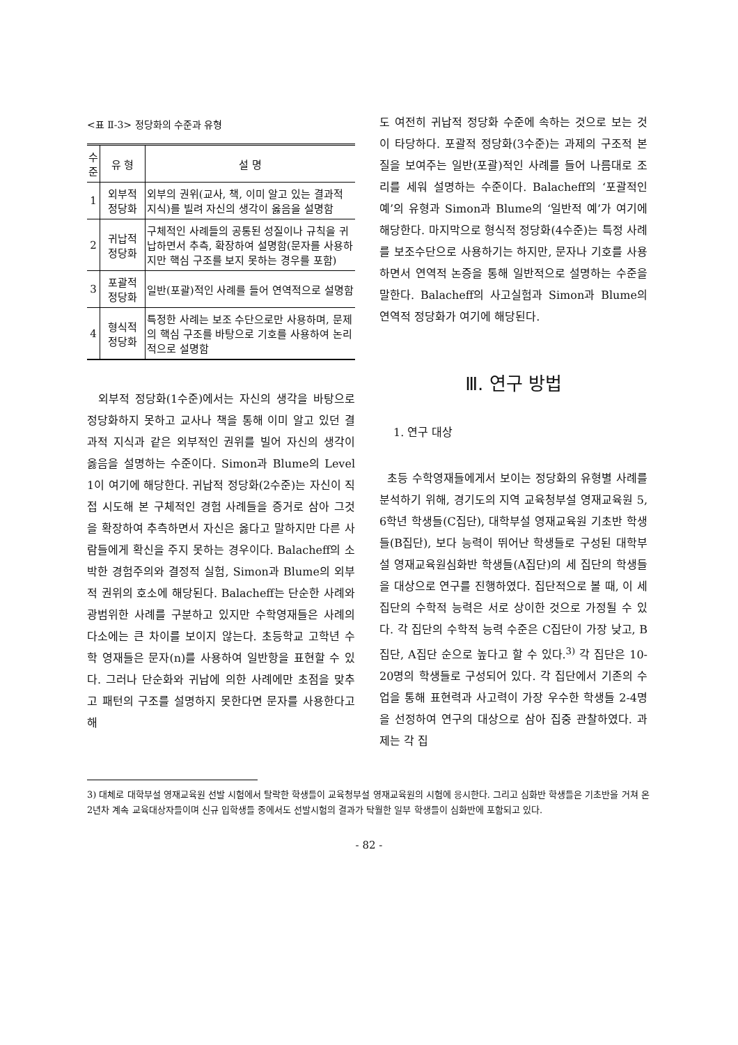<표 Ⅱ-3> 정당화의 수준과 유형
| 수준 | 유 형 | 설 명 |
| --- | --- | --- |
| 1 | 외부적 정당화 | 외부의 권위(교사, 책, 이미 알고 있는 결과적 지식)를 빌려 자신의 생각이 옳음을 설명함 |
| 2 | 귀납적 정당화 | 구체적인 사례들의 공통된 성질이나 규칙을 귀납하면서 추측, 확장하여 설명함(문자를 사용하지만 핵심 구조를 보지 못하는 경우를 포함) |
| 3 | 포괄적 정당화 | 일반(포괄)적인 사례를 들어 연역적으로 설명함 |
| 4 | 형식적 정당화 | 특정한 사례는 보조 수단으로만 사용하며, 문제의 핵심 구조를 바탕으로 기호를 사용하여 논리적으로 설명함 |
외부적 정당화(1수준)에서는 자신의 생각을 바탕으로 정당화하지 못하고 교사나 책을 통해 이미 알고 있던 결과적 지식과 같은 외부적인 권위를 빌어 자신의 생각이 옳음을 설명하는 수준이다. Simon과 Blume의 Level 1이 여기에 해당한다. 귀납적 정당화(2수준)는 자신이 직접 시도해 본 구체적인 경험 사례들을 증거로 삼아 그것을 확장하여 추측하면서 자신은 옳다고 말하지만 다른 사람들에게 확신을 주지 못하는 경우이다. Balacheff의 소박한 경험주의와 결정적 실험, Simon과 Blume의 외부적 권위의 호소에 해당된다. Balacheff는 단순한 사례와 광범위한 사례를 구분하고 있지만 수학영재들은 사례의 다소에는 큰 차이를 보이지 않는다. 초등학교 고학년 수학 영재들은 문자(n)를 사용하여 일반항을 표현할 수 있다. 그러나 단순화와 귀납에 의한 사례에만 초점을 맞추고 패턴의 구조를 설명하지 못한다면 문자를 사용한다고 해
도 여전히 귀납적 정당화 수준에 속하는 것으로 보는 것이 타당하다. 포괄적 정당화(3수준)는 과제의 구조적 본질을 보여주는 일반(포괄)적인 사례를 들어 나름대로 조리를 세워 설명하는 수준이다. Balacheff의 ‘포괄적인 예’의 유형과 Simon과 Blume의 ‘일반적 예’가 여기에 해당한다. 마지막으로 형식적 정당화(4수준)는 특정 사례를 보조수단으로 사용하기는 하지만, 문자나 기호를 사용하면서 연역적 논증을 통해 일반적으로 설명하는 수준을 말한다. Balacheff의 사고실험과 Simon과 Blume의 연역적 정당화가 여기에 해당된다.
Ⅲ. 연구 방법
1. 연구 대상
초등 수학영재들에게서 보이는 정당화의 유형별 사례를 분석하기 위해, 경기도의 지역 교육청부설 영재교육원 5, 6학년 학생들(C집단), 대학부설 영재교육원 기초반 학생들(B집단), 보다 능력이 뛰어난 학생들로 구성된 대학부설 영재교육원심화반 학생들(A집단)의 세 집단의 학생들을 대상으로 연구를 진행하였다. 집단적으로 볼 때, 이 세 집단의 수학적 능력은 서로 상이한 것으로 가정될 수 있다. 각 집단의 수학적 능력 수준은 C집단이 가장 낮고, B집단, A집단 순으로 높다고 할 수 있다.<sup>3)</sup> 각 집단은 10-20명의 학생들로 구성되어 있다. 각 집단에서 기존의 수업을 통해 표현력과 사고력이 가장 우수한 학생들 2-4명을 선정하여 연구의 대상으로 삼아 집중 관찰하였다. 과제는 각 집
3) 대체로 대학부설 영재교육원 선발 시험에서 탈락한 학생들이 교육청부설 영재교육원의 시험에 응시한다. 그리고 심화반 학생들은 기초반을 거쳐 온 2년차 계속 교육대상자들이며 신규 입학생들 중에서도 선발시험의 결과가 탁월한 일부 학생들이 심화반에 포함되고 있다.
- 82 -